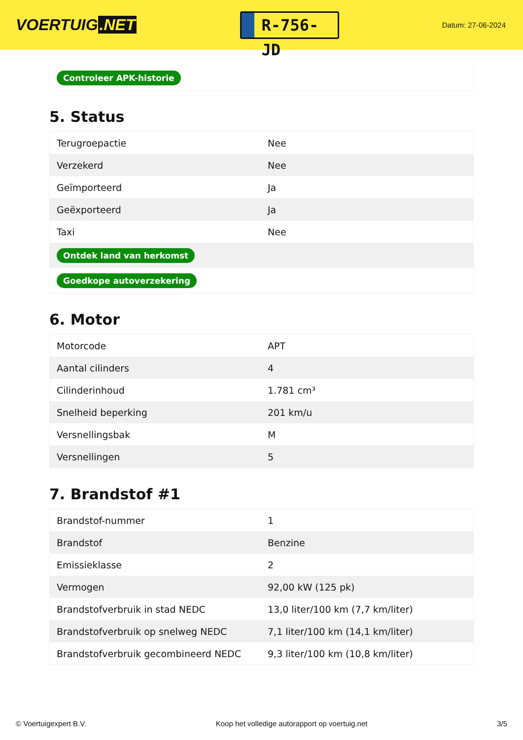VOERTUIG.NET
R-756-JD
Datum: 27-06-2024
Controleer APK-historie
5. Status
| Terugroepactie | Nee |
| Verzekerd | Nee |
| Geïmporteerd | Ja |
| Geëxporteerd | Ja |
| Taxi | Nee |
| Ontdek land van herkomst | |
| Goedkope autoverzekering | |
6. Motor
| Motorcode | APT |
| Aantal cilinders | 4 |
| Cilinderinhoud | 1.781 cm³ |
| Snelheid beperking | 201 km/u |
| Versnellingsbak | M |
| Versnellingen | 5 |
7. Brandstof #1
| Brandstof-nummer | 1 |
| Brandstof | Benzine |
| Emissieklasse | 2 |
| Vermogen | 92,00 kW (125 pk) |
| Brandstofverbruik in stad NEDC | 13,0 liter/100 km (7,7 km/liter) |
| Brandstofverbruik op snelweg NEDC | 7,1 liter/100 km (14,1 km/liter) |
| Brandstofverbruik gecombineerd NEDC | 9,3 liter/100 km (10,8 km/liter) |
© Voertuigexpert B.V. Koop het volledige autorapport op voertuig.net 3/5